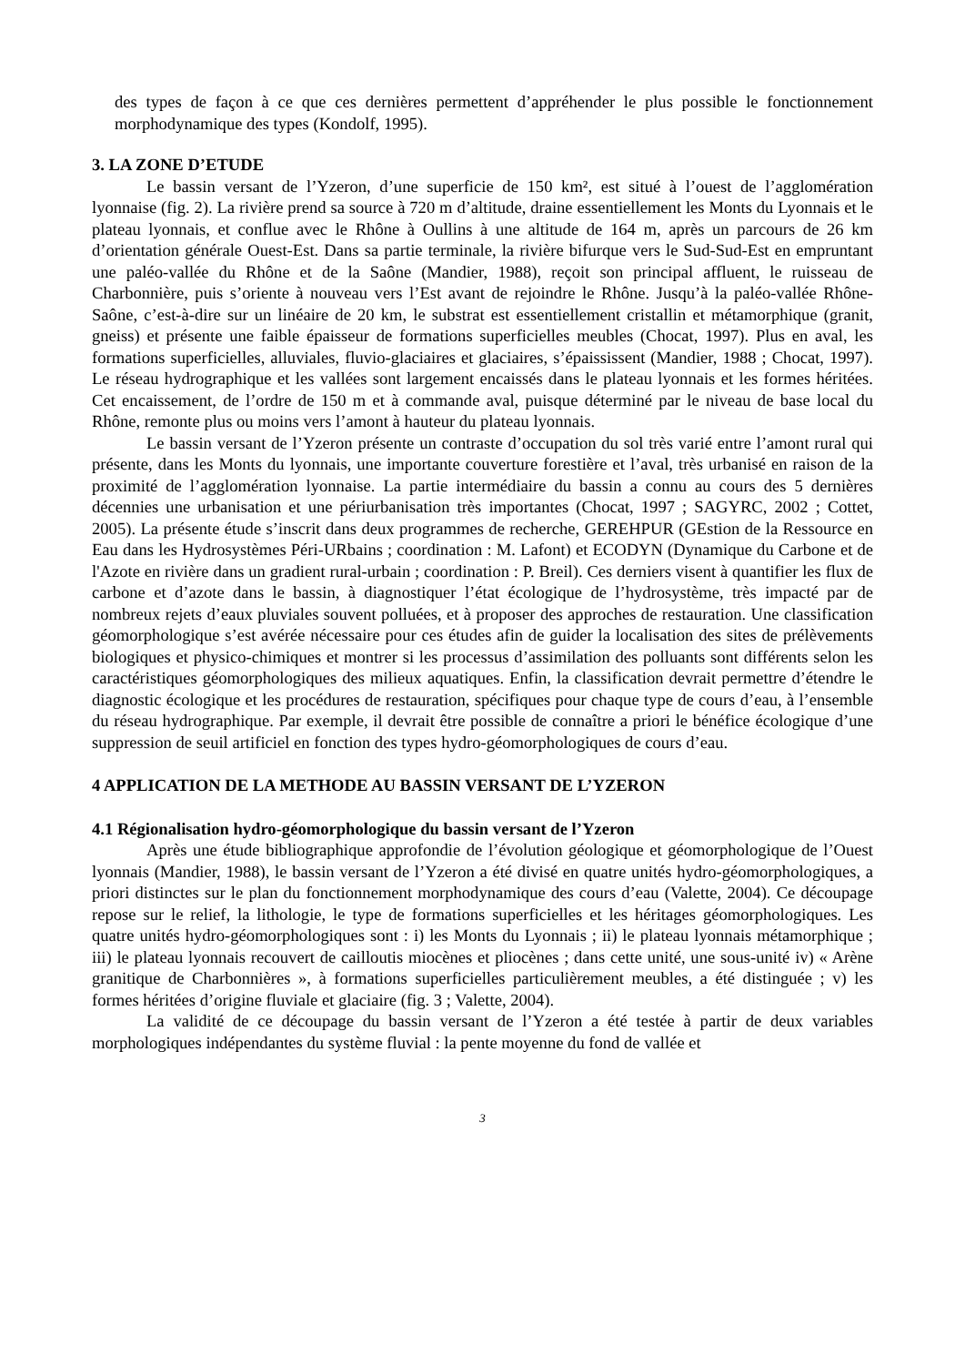des types de façon à ce que ces dernières permettent d’appréhender le plus possible le fonctionnement morphodynamique des types (Kondolf, 1995).
3. LA ZONE D’ETUDE
Le bassin versant de l’Yzeron, d’une superficie de 150 km², est situé à l’ouest de l’agglomération lyonnaise (fig. 2). La rivière prend sa source à 720 m d’altitude, draine essentiellement les Monts du Lyonnais et le plateau lyonnais, et conflue avec le Rhône à Oullins à une altitude de 164 m, après un parcours de 26 km d’orientation générale Ouest-Est. Dans sa partie terminale, la rivière bifurque vers le Sud-Sud-Est en empruntant une paléo-vallée du Rhône et de la Saône (Mandier, 1988), reçoit son principal affluent, le ruisseau de Charbonnière, puis s’oriente à nouveau vers l’Est avant de rejoindre le Rhône. Jusqu’à la paléo-vallée Rhône-Saône, c’est-à-dire sur un linéaire de 20 km, le substrat est essentiellement cristallin et métamorphique (granit, gneiss) et présente une faible épaisseur de formations superficielles meubles (Chocat, 1997). Plus en aval, les formations superficielles, alluviales, fluvio-glaciaires et glaciaires, s’épaississent (Mandier, 1988 ; Chocat, 1997). Le réseau hydrographique et les vallées sont largement encaissés dans le plateau lyonnais et les formes héritées. Cet encaissement, de l’ordre de 150 m et à commande aval, puisque déterminé par le niveau de base local du Rhône, remonte plus ou moins vers l’amont à hauteur du plateau lyonnais.
Le bassin versant de l’Yzeron présente un contraste d’occupation du sol très varié entre l’amont rural qui présente, dans les Monts du lyonnais, une importante couverture forestière et l’aval, très urbanisé en raison de la proximité de l’agglomération lyonnaise. La partie intermédiaire du bassin a connu au cours des 5 dernières décennies une urbanisation et une périurbanisation très importantes (Chocat, 1997 ; SAGYRC, 2002 ; Cottet, 2005). La présente étude s’inscrit dans deux programmes de recherche, GEREHPUR (GEstion de la Ressource en Eau dans les Hydrosystèmes Péri-URbains ; coordination : M. Lafont) et ECODYN (Dynamique du Carbone et de l'Azote en rivière dans un gradient rural-urbain ; coordination : P. Breil). Ces derniers visent à quantifier les flux de carbone et d’azote dans le bassin, à diagnostiquer l’état écologique de l’hydrosystème, très impacté par de nombreux rejets d’eaux pluviales souvent polluées, et à proposer des approches de restauration. Une classification géomorphologique s’est avérée nécessaire pour ces études afin de guider la localisation des sites de prélèvements biologiques et physico-chimiques et montrer si les processus d’assimilation des polluants sont différents selon les caractéristiques géomorphologiques des milieux aquatiques. Enfin, la classification devrait permettre d’étendre le diagnostic écologique et les procédures de restauration, spécifiques pour chaque type de cours d’eau, à l’ensemble du réseau hydrographique. Par exemple, il devrait être possible de connaître a priori le bénéfice écologique d’une suppression de seuil artificiel en fonction des types hydro-géomorphologiques de cours d’eau.
4 APPLICATION DE LA METHODE AU BASSIN VERSANT DE L’YZERON
4.1 Régionalisation hydro-géomorphologique du bassin versant de l’Yzeron
Après une étude bibliographique approfondie de l’évolution géologique et géomorphologique de l’Ouest lyonnais (Mandier, 1988), le bassin versant de l’Yzeron a été divisé en quatre unités hydro-géomorphologiques, a priori distinctes sur le plan du fonctionnement morphodynamique des cours d’eau (Valette, 2004). Ce découpage repose sur le relief, la lithologie, le type de formations superficielles et les héritages géomorphologiques. Les quatre unités hydro-géomorphologiques sont : i) les Monts du Lyonnais ; ii) le plateau lyonnais métamorphique ; iii) le plateau lyonnais recouvert de cailloutis miocènes et pliocènes ; dans cette unité, une sous-unité iv) « Arène granitique de Charbonnières », à formations superficielles particulièrement meubles, a été distinguée ; v) les formes héritées d’origine fluviale et glaciaire (fig. 3 ; Valette, 2004).
La validité de ce découpage du bassin versant de l’Yzeron a été testée à partir de deux variables morphologiques indépendantes du système fluvial : la pente moyenne du fond de vallée et
3